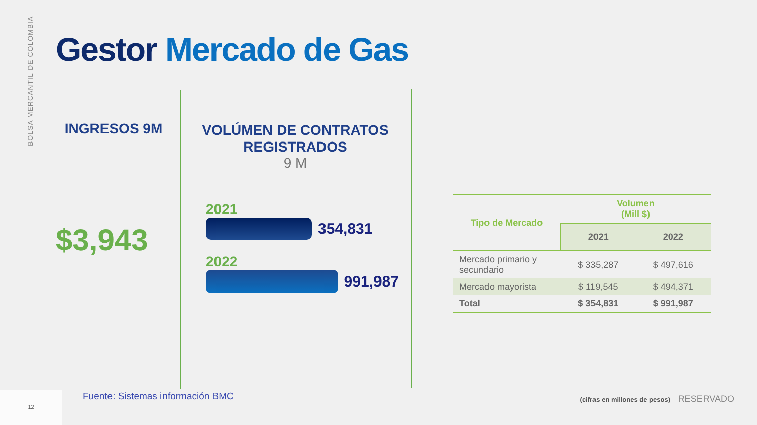BOLSA MERCANTIL DE COLOMBIA
Gestor Mercado de Gas
INGRESOS 9M
$3,943
VOLÚMEN DE CONTRATOS REGISTRADOS
9 M
2021
354,831
2022
991,987
| Tipo de Mercado | Volumen (Mill $) | |
| --- | --- | --- |
| | 2021 | 2022 |
| Mercado primario y secundario | $ 335,287 | $ 497,616 |
| Mercado mayorista | $ 119,545 | $ 494,371 |
| Total | $ 354,831 | $ 991,987 |
Fuente: Sistemas información BMC
12
(cifras en millones de pesos) RESERVADO